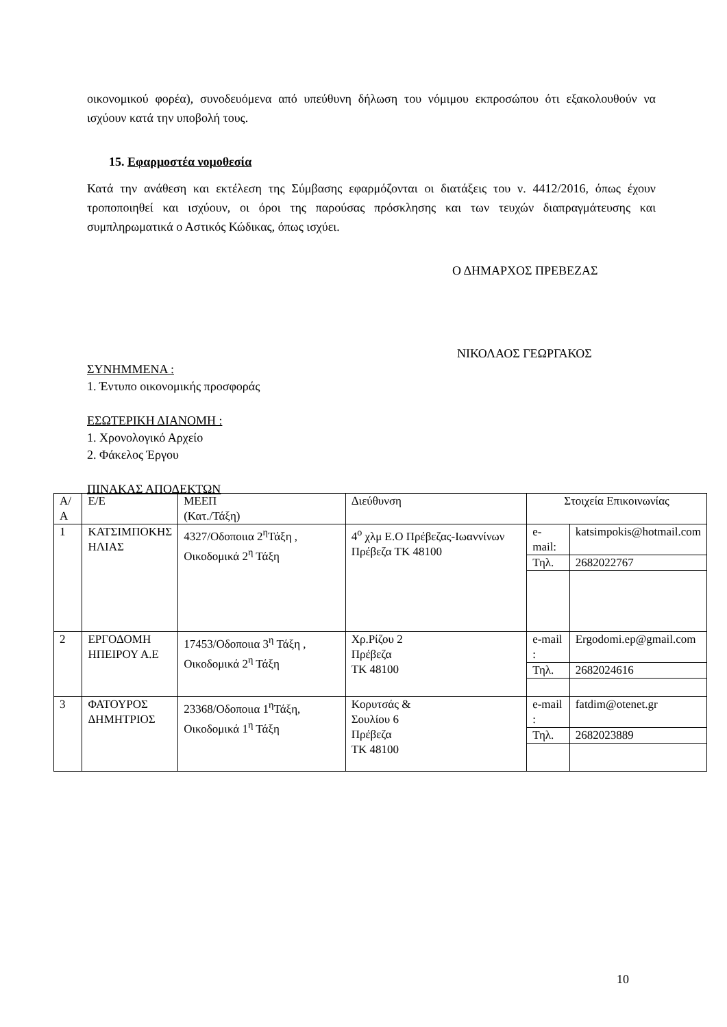οικονομικού φορέα), συνοδευόμενα από υπεύθυνη δήλωση του νόμιμου εκπροσώπου ότι εξακολουθούν να ισχύουν κατά την υποβολή τους.
15. Εφαρμοστέα νομοθεσία
Κατά την ανάθεση και εκτέλεση της Σύμβασης εφαρμόζονται οι διατάξεις του ν. 4412/2016, όπως έχουν τροποποιηθεί και ισχύουν, οι όροι της παρούσας πρόσκλησης και των τευχών διαπραγμάτευσης και συμπληρωματικά ο Αστικός Κώδικας, όπως ισχύει.
Ο ΔΗΜΑΡΧΟΣ ΠΡΕΒΕΖΑΣ
ΝΙΚΟΛΑΟΣ ΓΕΩΡΓΑΚΟΣ
ΣΥΝΗΜΜΕΝΑ :
1. Έντυπο οικονομικής προσφοράς
ΕΣΩΤΕΡΙΚΗ ΔΙΑΝΟΜΗ :
1. Χρονολογικό Αρχείο
2. Φάκελος Έργου
ΠΙΝΑΚΑΣ ΑΠΟΔΕΚΤΩΝ
| Α/Α | Ε/Ε | ΜΕΕΠ (Κατ./Τάξη) | Διεύθυνση | Στοιχεία Επικοινωνίας | |
| 1 | ΚΑΤΣΙΜΠΟΚΗΣ ΗΛΙΑΣ | 4327/Οδοποιια 2<sup>η</sup>Τάξη , Οικοδομικά 2<sup>η</sup> Τάξη | 4<sup>ο</sup> χλμ Ε.Ο Πρέβεζας-Ιωαννίνων Πρέβεζα ΤΚ 48100 | e-mail: | katsimpokis@hotmail.com |
| | | | | Τηλ. | 2682022767 |
| 2 | ΕΡΓΟΔΟΜΗ ΗΠΕΙΡΟΥ Α.Ε | 17453/Οδοποιια 3<sup>η</sup> Τάξη , Οικοδομικά 2<sup>η</sup> Τάξη | Χρ.Ρίζου 2 Πρέβεζα ΤΚ 48100 | e-mail : | Ergodomi.ep@gmail.com |
| | | | | Τηλ. | 2682024616 |
| 3 | ΦΑΤΟΥΡΟΣ ΔΗΜΗΤΡΙΟΣ | 23368/Οδοποιια 1<sup>η</sup>Τάξη, Οικοδομικά 1<sup>η</sup> Τάξη | Κορυτσάς & Σουλίου 6 Πρέβεζα ΤΚ 48100 | e-mail : | fatdim@otenet.gr |
| | | | | Τηλ. | 2682023889 |
10